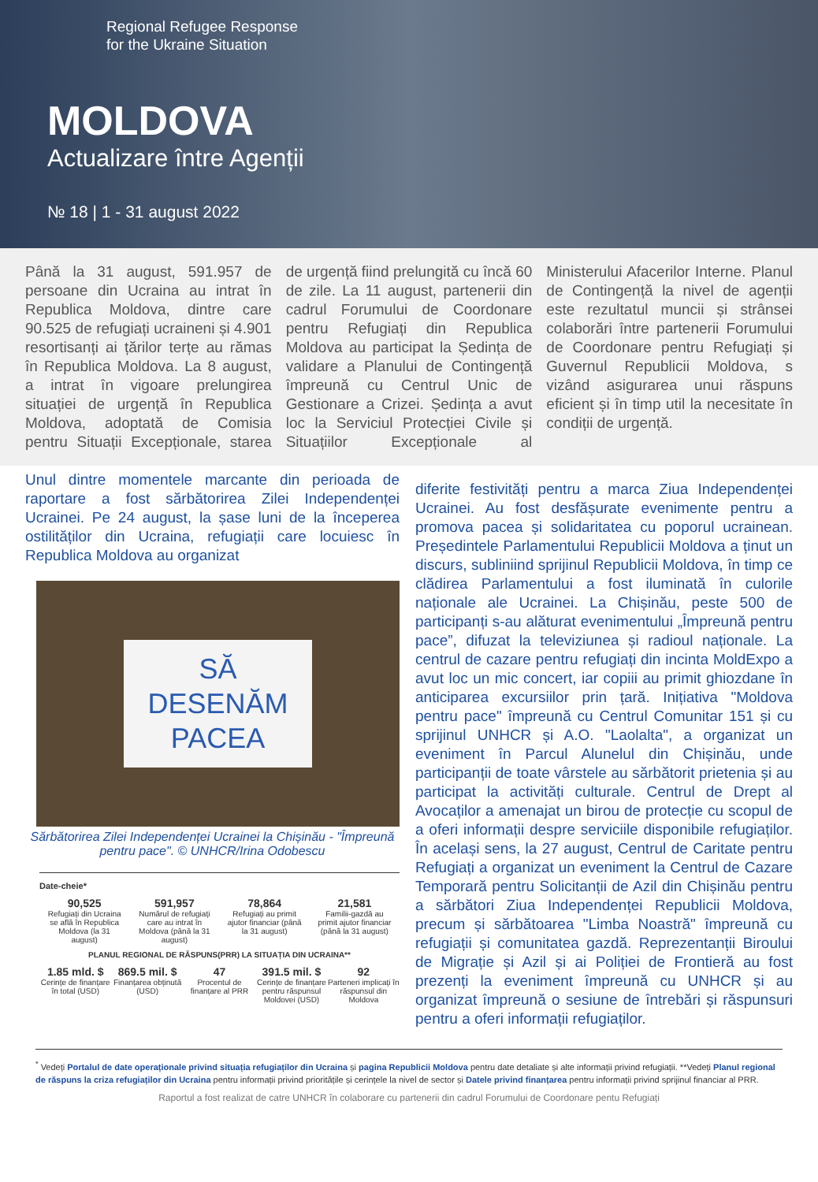Regional Refugee Response
for the Ukraine Situation
MOLDOVA
Actualizare între Agenții
№ 18 | 1 - 31 august 2022
Până la 31 august, 591.957 de persoane din Ucraina au intrat în Republica Moldova, dintre care 90.525 de refugiați ucraineni și 4.901 resortisanți ai țărilor terțe au rămas în Republica Moldova. La 8 august, a intrat în vigoare prelungirea situației de urgență în Republica Moldova, adoptată de Comisia pentru Situații Excepționale, starea de urgență fiind prelungită cu încă 60 de zile. La 11 august, partenerii din cadrul Forumului de Coordonare pentru Refugiați din Republica Moldova au participat la Ședința de validare a Planului de Contingență împreună cu Centrul Unic de Gestionare a Crizei. Ședința a avut loc la Serviciul Protecției Civile și Situațiilor Excepționale al Ministerului Afacerilor Interne. Planul de Contingență la nivel de agenții este rezultatul muncii și strânsei colaborări între partenerii Forumului de Coordonare pentru Refugiați și Guvernul Republicii Moldova, s vizând asigurarea unui răspuns eficient și în timp util la necesitate în condiții de urgență.
Unul dintre momentele marcante din perioada de raportare a fost sărbătorirea Zilei Independenței Ucrainei. Pe 24 august, la șase luni de la începerea ostilităților din Ucraina, refugiații care locuiesc în Republica Moldova au organizat
SĂ
DESENĂM
PACEA
Sărbătorirea Zilei Independenței Ucrainei la Chișinău - "Împreună pentru pace". © UNHCR/Irina Odobescu
Date-cheie*
90,525
Refugiați din Ucraina se află în Republica Moldova (la 31 august)
591,957
Numărul de refugiați care au intrat în Moldova (până la 31 august)
78,864
Refugiați au primit ajutor financiar (până la 31 august)
21,581
Familii-gazdă au primit ajutor financiar (până la 31 august)
PLANUL REGIONAL DE RĂSPUNS(PRR) LA SITUAȚIA DIN UCRAINA**
1.85 mld. $
Cerințe de finanțare în total (USD)
869.5 mil. $
Finanțarea obținută (USD)
47
Procentul de finanțare al PRR
391.5 mil. $
Cerințe de finanțare pentru răspunsul Moldovei (USD)
92
Parteneri implicați în răspunsul din Moldova
diferite festivități pentru a marca Ziua Independenței Ucrainei. Au fost desfășurate evenimente pentru a promova pacea și solidaritatea cu poporul ucrainean. Președintele Parlamentului Republicii Moldova a ținut un discurs, subliniind sprijinul Republicii Moldova, în timp ce clădirea Parlamentului a fost iluminată în culorile naționale ale Ucrainei. La Chișinău, peste 500 de participanți s-au alăturat evenimentului „Împreună pentru pace”, difuzat la televiziunea și radioul naționale. La centrul de cazare pentru refugiați din incinta MoldExpo a avut loc un mic concert, iar copiii au primit ghiozdane în anticiparea excursiilor prin țară. Inițiativa "Moldova pentru pace" împreună cu Centrul Comunitar 151 și cu sprijinul UNHCR și A.O. "Laolalta", a organizat un eveniment în Parcul Alunelul din Chișinău, unde participanții de toate vârstele au sărbătorit prietenia și au participat la activități culturale. Centrul de Drept al Avocaților a amenajat un birou de protecție cu scopul de a oferi informații despre serviciile disponibile refugiaților. În același sens, la 27 august, Centrul de Caritate pentru Refugiați a organizat un eveniment la Centrul de Cazare Temporară pentru Solicitanții de Azil din Chișinău pentru a sărbători Ziua Independenței Republicii Moldova, precum și sărbătoarea "Limba Noastră" împreună cu refugiații și comunitatea gazdă. Reprezentanții Biroului de Migrație și Azil și ai Poliției de Frontieră au fost prezenți la eveniment împreună cu UNHCR și au organizat împreună o sesiune de întrebări și răspunsuri pentru a oferi informații refugiaților.
<sup>*</sup> Vedeți Portalul de date operaționale privind situația refugiaților din Ucraina și pagina Republicii Moldova pentru date detaliate și alte informații privind refugiații. **Vedeți Planul regional de răspuns la criza refugiaților din Ucraina pentru informații privind prioritățile și cerințele la nivel de sector și Datele privind finanțarea pentru informații privind sprijinul financiar al PRR.
Raportul a fost realizat de catre UNHCR în colaborare cu partenerii din cadrul Forumului de Coordonare pentu Refugiați